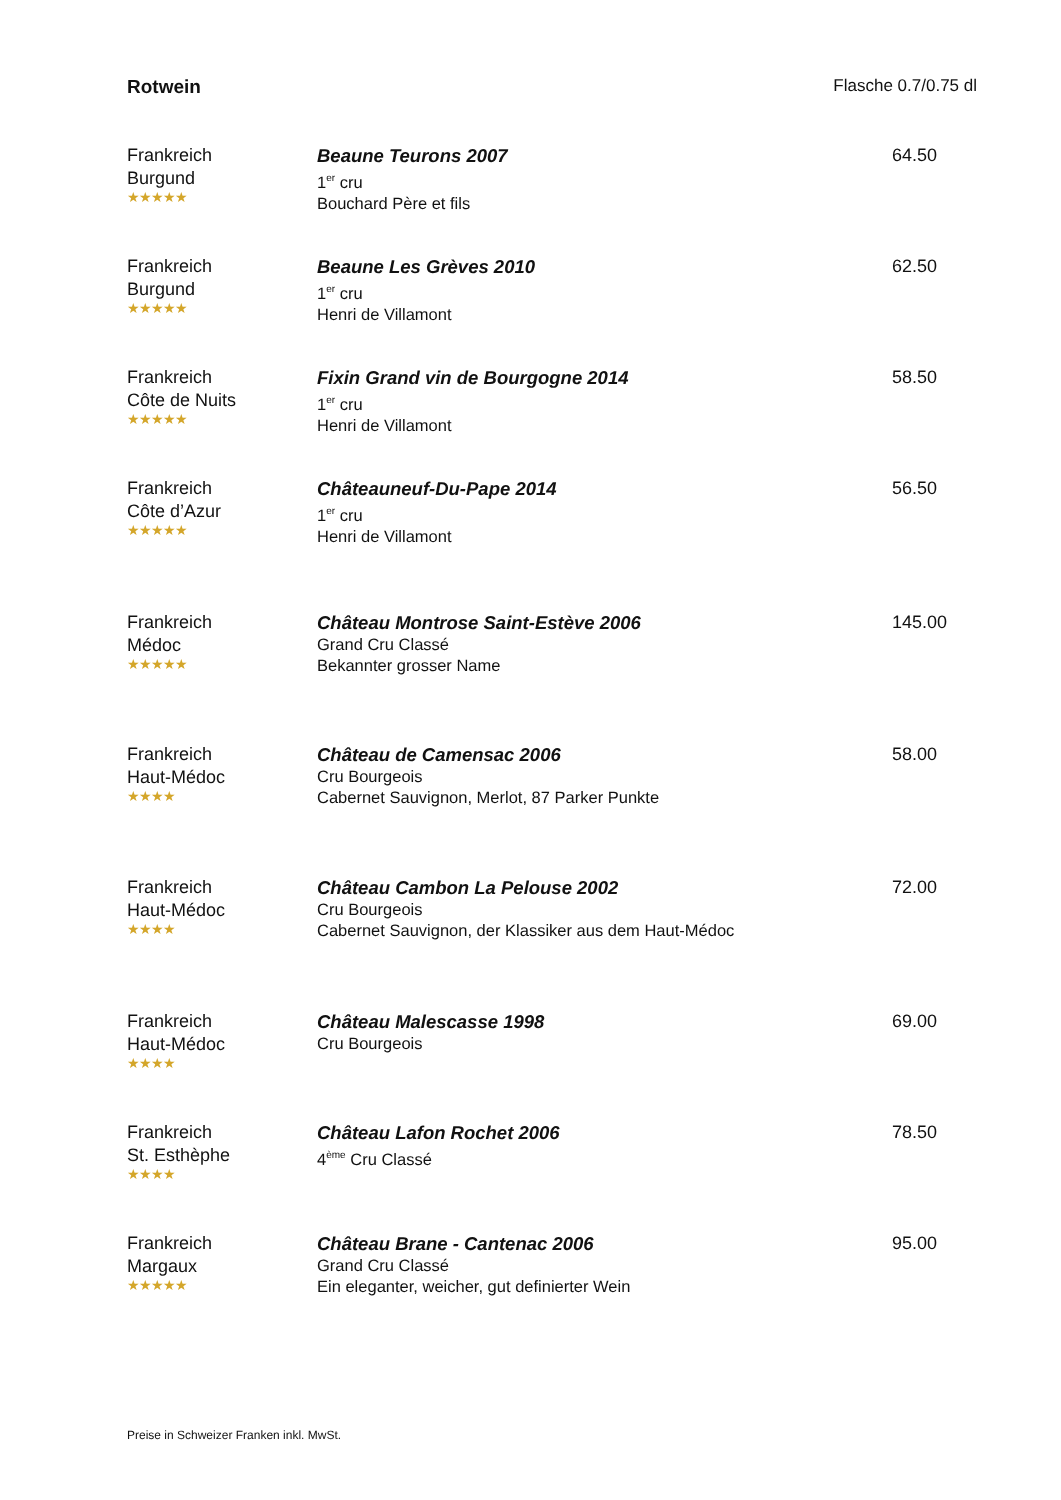Rotwein Flasche 0.7/0.75 dl
Frankreich
Burgund
★★★★★
Beaune Teurons 2007
1<sup>er</sup> cru
Bouchard Père et fils
64.50
Frankreich
Burgund
★★★★★
Beaune Les Grèves 2010
1<sup>er</sup> cru
Henri de Villamont
62.50
Frankreich
Côte de Nuits
★★★★★
Fixin Grand vin de Bourgogne 2014
1<sup>er</sup> cru
Henri de Villamont
58.50
Frankreich
Côte d’Azur
★★★★★
Châteauneuf-Du-Pape 2014
1<sup>er</sup> cru
Henri de Villamont
56.50
Frankreich
Médoc
★★★★★
Château Montrose Saint-Estève 2006
Grand Cru Classé
Bekannter grosser Name
145.00
Frankreich
Haut-Médoc
★★★★
Château de Camensac 2006
Cru Bourgeois
Cabernet Sauvignon, Merlot, 87 Parker Punkte
58.00
Frankreich
Haut-Médoc
★★★★
Château Cambon La Pelouse 2002
Cru Bourgeois
Cabernet Sauvignon, der Klassiker aus dem Haut-Médoc
72.00
Frankreich
Haut-Médoc
★★★★
Château Malescasse 1998
Cru Bourgeois
69.00
Frankreich
St. Esthèphe
★★★★
Château Lafon Rochet 2006
4<sup>ème</sup> Cru Classé
78.50
Frankreich
Margaux
★★★★★
Château Brane - Cantenac 2006
Grand Cru Classé
Ein eleganter, weicher, gut definierter Wein
95.00
Preise in Schweizer Franken inkl. MwSt.